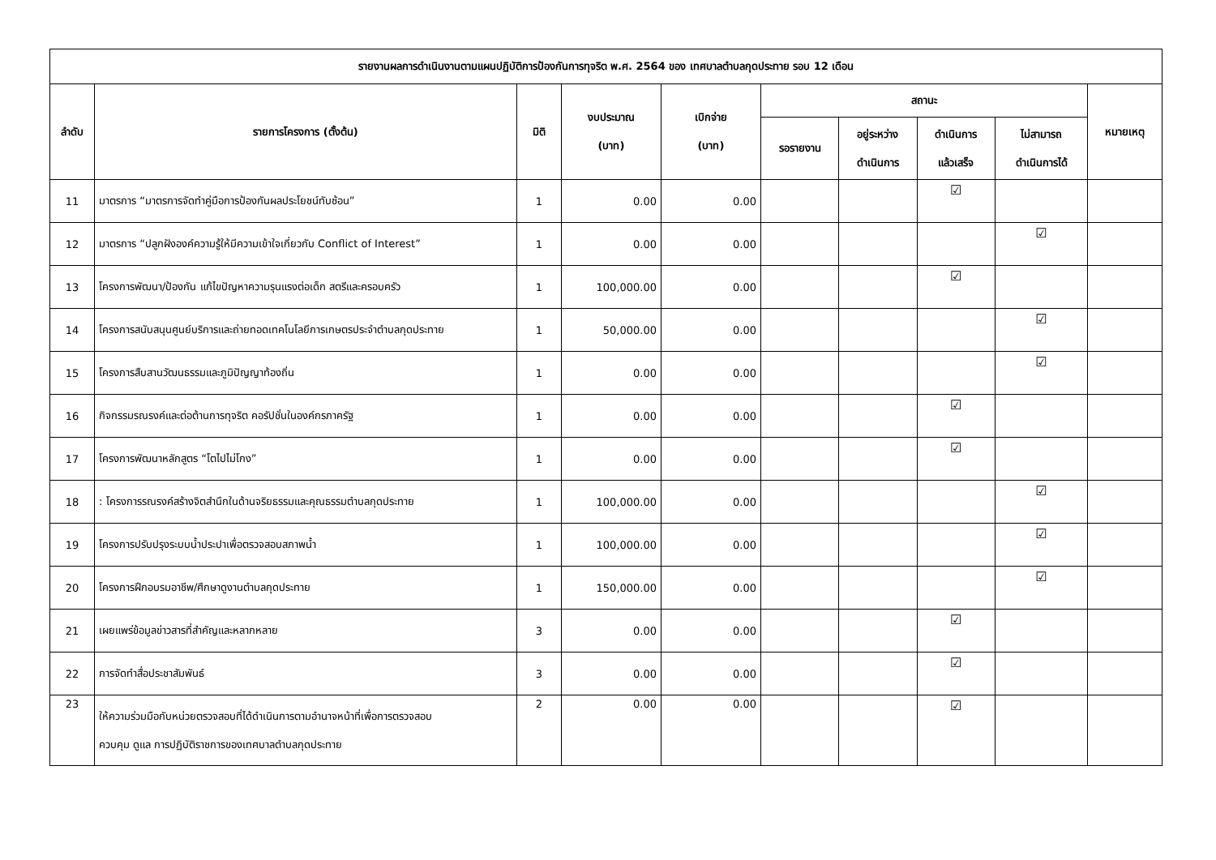| รายงานผลการดำเนินงานตามแผนปฏิบัติการป้องกันการทุจริต พ.ศ. 2564 ของ เทศบาลตำบลกุดประทาย รอบ 12 เดือน | | | | | | | | | |
| --- | --- | --- | --- | --- | --- | --- | --- | --- | --- |
| ลำดับ | รายการโครงการ (ตั้งต้น) | มิติ | งบประมาณ (บาท) | เบิกจ่าย (บาท) | สถานะ | | | | หมายเหตุ |
| | | | | | รอรายงาน | อยู่ระหว่าง ดำเนินการ | ดำเนินการ แล้วเสร็จ | ไม่สามารถ ดำเนินการได้ | |
| 11 | มาตรการ “มาตรการจัดทำคู่มือการป้องกันผลประโยชน์ทับซ้อน” | 1 | 0.00 | 0.00 | | | ☑ | | |
| 12 | มาตรการ “ปลูกฝังองค์ความรู้ให้มีความเข้าใจเกี่ยวกับ Conflict of Interest” | 1 | 0.00 | 0.00 | | | | ☑ | |
| 13 | โครงการพัฒนา/ป้องกัน แก้ไขปัญหาความรุนแรงต่อเด็ก สตรีและครอบครัว | 1 | 100,000.00 | 0.00 | | | ☑ | | |
| 14 | โครงการสนับสนุนศูนย์บริการและถ่ายทอดเทคโนโลยีการเกษตรประจำตำบลกุดประทาย | 1 | 50,000.00 | 0.00 | | | | ☑ | |
| 15 | โครงการสืบสานวัฒนธรรมและภูมิปัญญาท้องถิ่น | 1 | 0.00 | 0.00 | | | | ☑ | |
| 16 | กิจกรรมรณรงค์และต่อต้านการทุจริต คอรัปชั่นในองค์กรภาครัฐ | 1 | 0.00 | 0.00 | | | ☑ | | |
| 17 | โครงการพัฒนาหลักสูตร “โตไปไม่โกง” | 1 | 0.00 | 0.00 | | | ☑ | | |
| 18 | : โครงการรณรงค์สร้างจิตสำนึกในด้านจริยธรรมและคุณธรรมตำบลกุดประทาย | 1 | 100,000.00 | 0.00 | | | | ☑ | |
| 19 | โครงการปรับปรุงระบบน้ำประปาเพื่อตรวจสอบสภาพน้ำ | 1 | 100,000.00 | 0.00 | | | | ☑ | |
| 20 | โครงการฝึกอบรมอาชีพ/ศึกษาดูงานตำบลกุดประทาย | 1 | 150,000.00 | 0.00 | | | | ☑ | |
| 21 | เผยแพร่ข้อมูลข่าวสารที่สำคัญและหลากหลาย | 3 | 0.00 | 0.00 | | | ☑ | | |
| 22 | การจัดทำสื่อประชาสัมพันธ์ | 3 | 0.00 | 0.00 | | | ☑ | | |
| 23 | ให้ความร่วมมือกับหน่วยตรวจสอบที่ได้ดำเนินการตามอำนาจหน้าที่เพื่อการตรวจสอบ ควบคุม ดูแล การปฏิบัติราชการของเทศบาลตำบลกุดประทาย | 2 | 0.00 | 0.00 | | | ☑ | | |